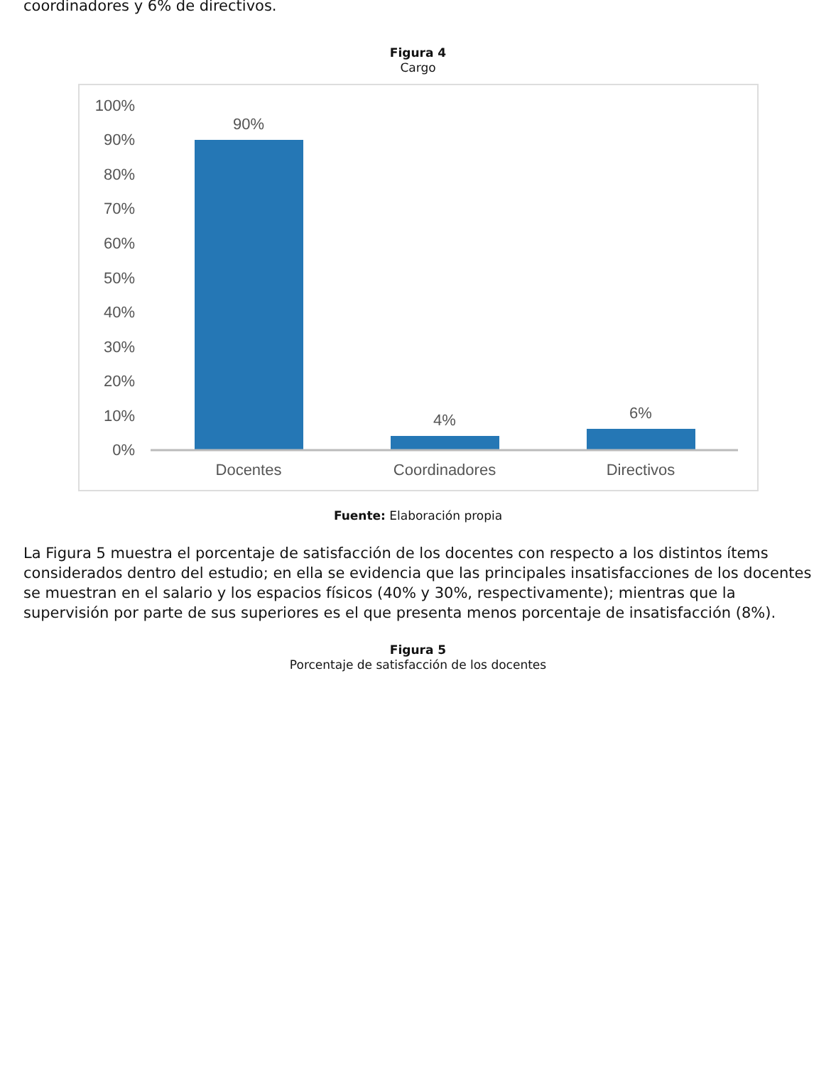coordinadores y 6% de directivos.
Figura 4
Cargo
100%
90%
80%
70%
60%
50%
40%
30%
20%
10%
0%
90%
4%
6%
Docentes
Coordinadores
Directivos
Fuente: Elaboración propia
La Figura 5 muestra el porcentaje de satisfacción de los docentes con respecto a los distintos ítems considerados dentro del estudio; en ella se evidencia que las principales insatisfacciones de los docentes se muestran en el salario y los espacios físicos (40% y 30%, respectivamente); mientras que la supervisión por parte de sus superiores es el que presenta menos porcentaje de insatisfacción (8%).
Figura 5
Porcentaje de satisfacción de los docentes